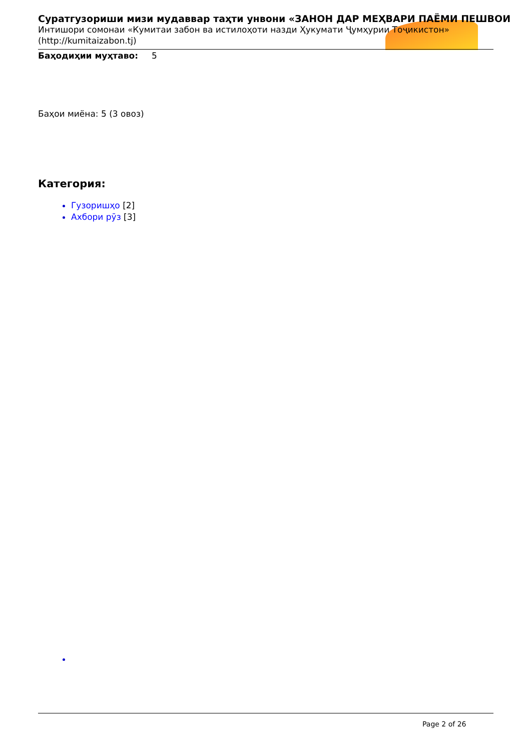Суратгузориши мизи мудаввар таҳти унвони «ЗАНОН ДАР МЕҲВАРИ ПАЁМИ ПЕШВОИ
Интишори сомонаи «Кумитаи забон ва истилоҳоти назди Ҳукумати Ҷумҳурии Тоҷикистон» (http://kumitaizabon.tj)
Баҳодиҳии муҳтаво: 5
Баҳои миёна: 5 (3 овоз)
Категория:
Гузоришҳо [2]
Ахбори рӯз [3]
Page 2 of 26